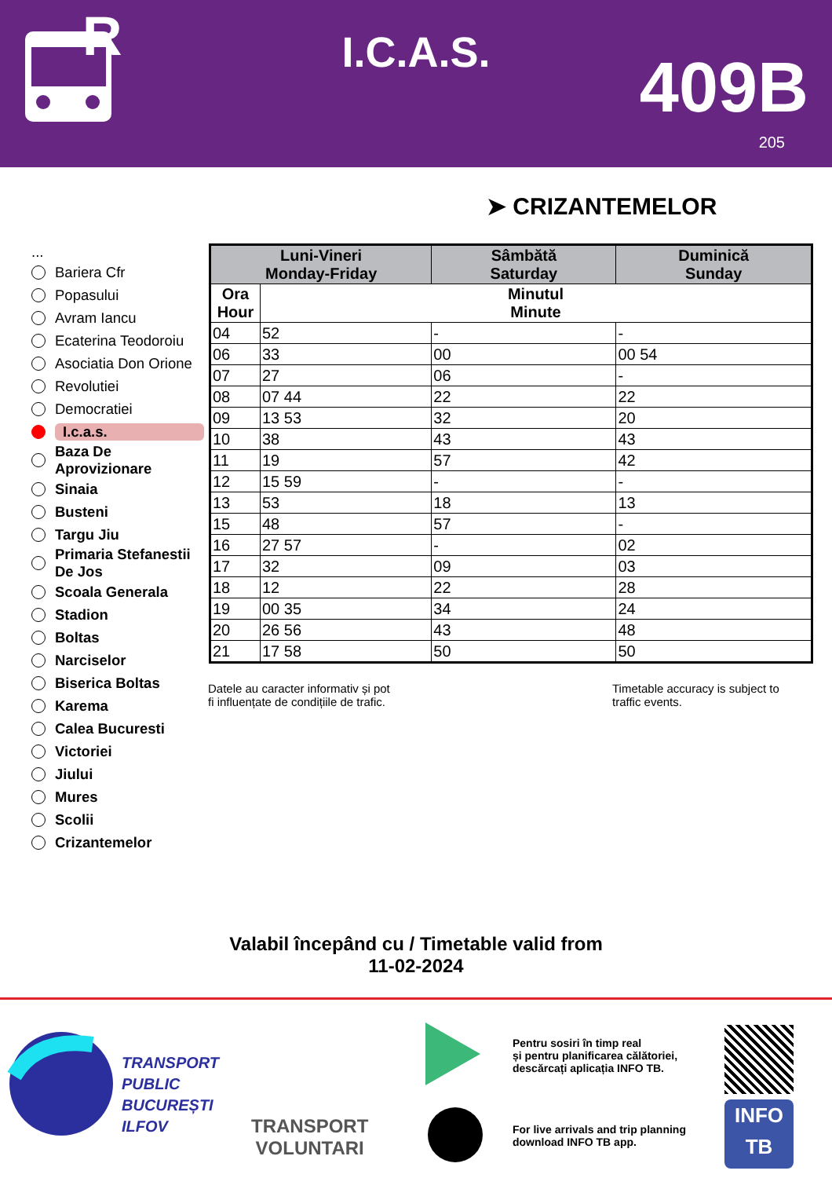R
I.C.A.S. 409B
205
➤ CRIZANTEMELOR
...
Bariera Cfr
Popasului
Avram Iancu
Ecaterina Teodoroiu
Asociatia Don Orione
Revolutiei
Democratiei
I.c.a.s.
Baza De Aprovizionare
Sinaia
Busteni
Targu Jiu
Primaria Stefanestii De Jos
Scoala Generala
Stadion
Boltas
Narciselor
Biserica Boltas
Karema
Calea Bucuresti
Victoriei
Jiului
Mures
Scolii
Crizantemelor
| Luni-Vineri Monday-Friday | | Sâmbătă Saturday | Duminică Sunday |
| --- | --- | --- | --- |
| Ora Hour | Minutul Minute | | |
| 04 | 52 | - | - |
| 06 | 33 | 00 | 00 54 |
| 07 | 27 | 06 | - |
| 08 | 07 44 | 22 | 22 |
| 09 | 13 53 | 32 | 20 |
| 10 | 38 | 43 | 43 |
| 11 | 19 | 57 | 42 |
| 12 | 15 59 | - | - |
| 13 | 53 | 18 | 13 |
| 15 | 48 | 57 | - |
| 16 | 27 57 | - | 02 |
| 17 | 32 | 09 | 03 |
| 18 | 12 | 22 | 28 |
| 19 | 00 35 | 34 | 24 |
| 20 | 26 56 | 43 | 48 |
| 21 | 17 58 | 50 | 50 |
Datele au caracter informativ și pot
fi influențate de condițiile de trafic.
Timetable accuracy is subject to
traffic events.
Valabil începând cu / Timetable valid from
11-02-2024
TRANSPORT
PUBLIC
BUCUREȘTI
ILFOV
TRANSPORT
VOLUNTARI
Pentru sosiri în timp real
și pentru planificarea călătoriei,
descărcați aplicația INFO TB.
For live arrivals and trip planning
download INFO TB app.
INFO
TB